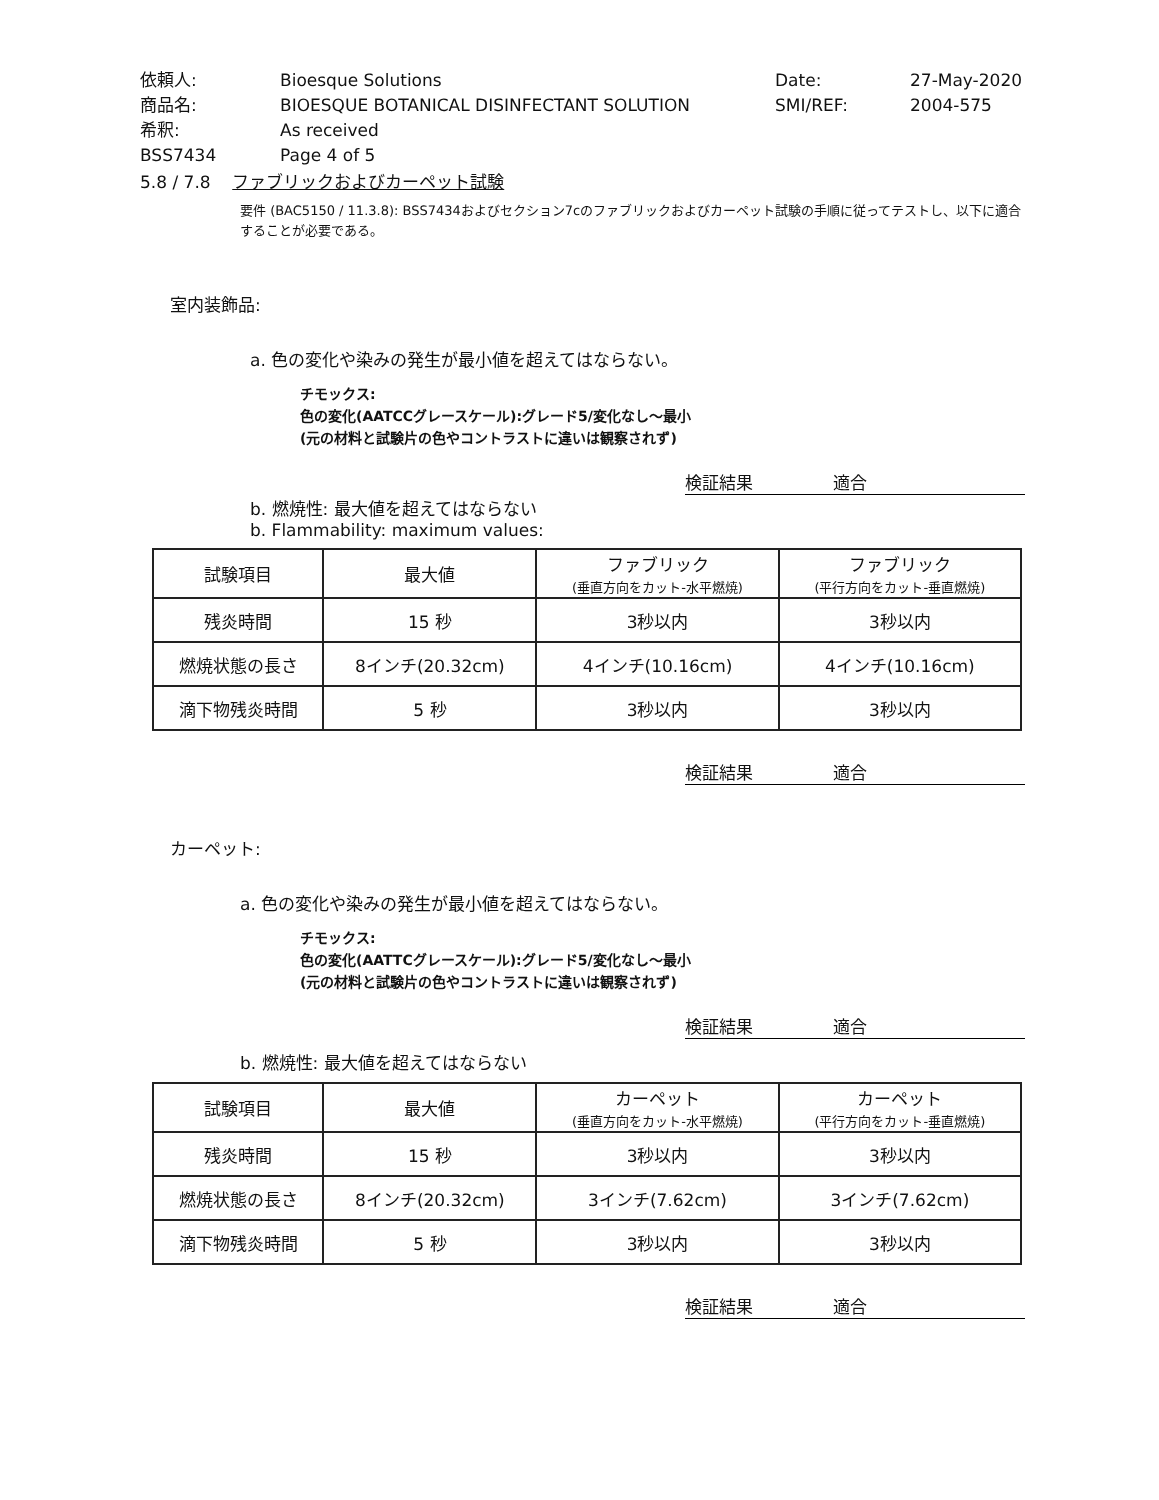| 依頼人: | Bioesque Solutions | Date: | 27-May-2020 |
| 商品名: | BIOESQUE BOTANICAL DISINFECTANT SOLUTION | SMI/REF: | 2004-575 |
| 希釈: | As received | | |
| BSS7434 | Page 4 of 5 | | |
5.8 / 7.8 ファブリックおよびカーペット試験
要件 (BAC5150 / 11.3.8): BSS7434およびセクション7cのファブリックおよびカーペット試験の手順に従ってテストし、以下に適合することが必要である。
室内装飾品:
a. 色の変化や染みの発生が最小値を超えてはならない。
チモックス:
色の変化(AATCCグレースケール):グレード5/変化なし～最小
(元の材料と試験片の色やコントラストに違いは観察されず)
検証結果 適合
b. 燃焼性: 最大値を超えてはならない
b. Flammability: maximum values:
| 試験項目 | 最大値 | ファブリック (垂直方向をカット-水平燃焼) | ファブリック (平行方向をカット-垂直燃焼) |
| --- | --- | --- | --- |
| 残炎時間 | 15 秒 | 3秒以内 | 3秒以内 |
| 燃焼状態の長さ | 8インチ(20.32cm) | 4インチ(10.16cm) | 4インチ(10.16cm) |
| 滴下物残炎時間 | 5 秒 | 3秒以内 | 3秒以内 |
検証結果 適合
カーペット:
a. 色の変化や染みの発生が最小値を超えてはならない。
チモックス:
色の変化(AATTCグレースケール):グレード5/変化なし～最小
(元の材料と試験片の色やコントラストに違いは観察されず)
検証結果 適合
b. 燃焼性: 最大値を超えてはならない
| 試験項目 | 最大値 | カーペット (垂直方向をカット-水平燃焼) | カーペット (平行方向をカット-垂直燃焼) |
| --- | --- | --- | --- |
| 残炎時間 | 15 秒 | 3秒以内 | 3秒以内 |
| 燃焼状態の長さ | 8インチ(20.32cm) | 3インチ(7.62cm) | 3インチ(7.62cm) |
| 滴下物残炎時間 | 5 秒 | 3秒以内 | 3秒以内 |
検証結果 適合